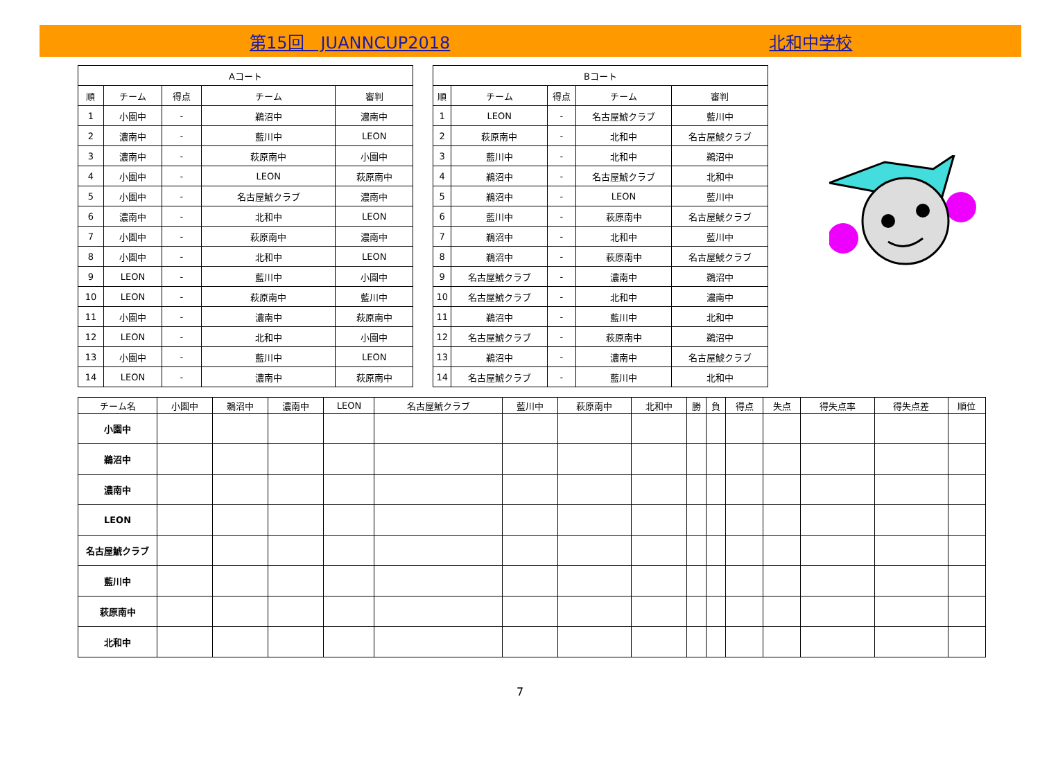第15回　JUANNCUP2018 北和中学校
| Aコート | | | | |
| --- | --- | --- | --- | --- |
| 順 | チーム | 得点 | チーム | 審判 |
| 1 | 小園中 | - | 鵜沼中 | 濃南中 |
| 2 | 濃南中 | - | 藍川中 | LEON |
| 3 | 濃南中 | - | 萩原南中 | 小園中 |
| 4 | 小園中 | - | LEON | 萩原南中 |
| 5 | 小園中 | - | 名古屋鯱クラブ | 濃南中 |
| 6 | 濃南中 | - | 北和中 | LEON |
| 7 | 小園中 | - | 萩原南中 | 濃南中 |
| 8 | 小園中 | - | 北和中 | LEON |
| 9 | LEON | - | 藍川中 | 小園中 |
| 10 | LEON | - | 萩原南中 | 藍川中 |
| 11 | 小園中 | - | 濃南中 | 萩原南中 |
| 12 | LEON | - | 北和中 | 小園中 |
| 13 | 小園中 | - | 藍川中 | LEON |
| 14 | LEON | - | 濃南中 | 萩原南中 |
| Bコート | | | | |
| --- | --- | --- | --- | --- |
| 順 | チーム | 得点 | チーム | 審判 |
| 1 | LEON | - | 名古屋鯱クラブ | 藍川中 |
| 2 | 萩原南中 | - | 北和中 | 名古屋鯱クラブ |
| 3 | 藍川中 | - | 北和中 | 鵜沼中 |
| 4 | 鵜沼中 | - | 名古屋鯱クラブ | 北和中 |
| 5 | 鵜沼中 | - | LEON | 藍川中 |
| 6 | 藍川中 | - | 萩原南中 | 名古屋鯱クラブ |
| 7 | 鵜沼中 | - | 北和中 | 藍川中 |
| 8 | 鵜沼中 | - | 萩原南中 | 名古屋鯱クラブ |
| 9 | 名古屋鯱クラブ | - | 濃南中 | 鵜沼中 |
| 10 | 名古屋鯱クラブ | - | 北和中 | 濃南中 |
| 11 | 鵜沼中 | - | 藍川中 | 北和中 |
| 12 | 名古屋鯱クラブ | - | 萩原南中 | 鵜沼中 |
| 13 | 鵜沼中 | - | 濃南中 | 名古屋鯱クラブ |
| 14 | 名古屋鯱クラブ | - | 藍川中 | 北和中 |
| チーム名 | 小園中 | 鵜沼中 | 濃南中 | LEON | 名古屋鯱クラブ | 藍川中 | 萩原南中 | 北和中 | 勝 | 負 | 得点 | 失点 | 得失点率 | 得失点差 | 順位 |
| --- | --- | --- | --- | --- | --- | --- | --- | --- | --- | --- | --- | --- | --- | --- | --- |
| 小園中 | | | | | | | | | | | | | | | |
| 鵜沼中 | | | | | | | | | | | | | | | |
| 濃南中 | | | | | | | | | | | | | | | |
| LEON | | | | | | | | | | | | | | | |
| 名古屋鯱クラブ | | | | | | | | | | | | | | | |
| 藍川中 | | | | | | | | | | | | | | | |
| 萩原南中 | | | | | | | | | | | | | | | |
| 北和中 | | | | | | | | | | | | | | | |
7